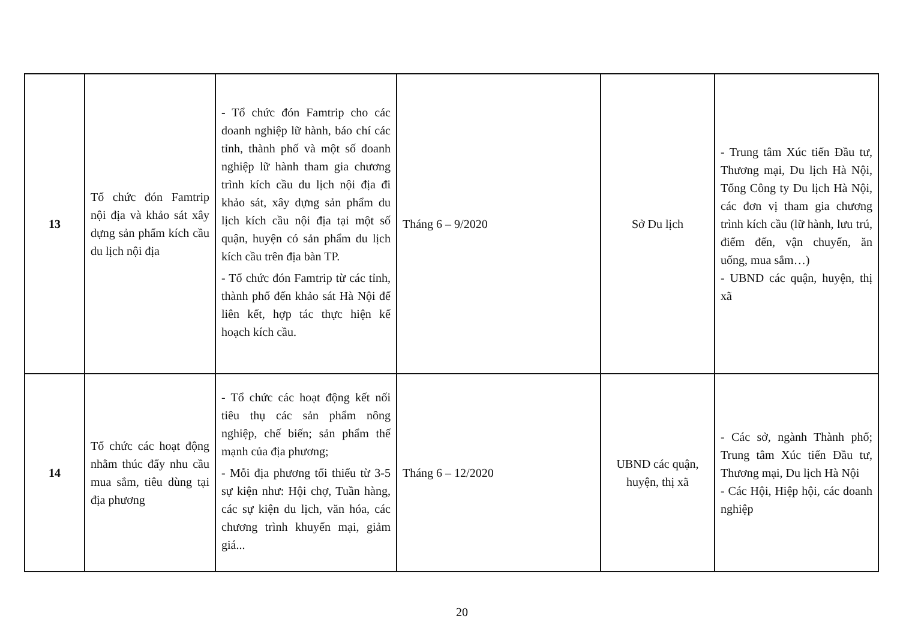| 13 | Tổ chức đón Famtrip nội địa và khảo sát xây dựng sản phẩm kích cầu du lịch nội địa | - Tổ chức đón Famtrip cho các doanh nghiệp lữ hành, báo chí các tỉnh, thành phố và một số doanh nghiệp lữ hành tham gia chương trình kích cầu du lịch nội địa đi khảo sát, xây dựng sản phẩm du lịch kích cầu nội địa tại một số quận, huyện có sản phẩm du lịch kích cầu trên địa bàn TP. - Tổ chức đón Famtrip từ các tỉnh, thành phố đến khảo sát Hà Nội để liên kết, hợp tác thực hiện kế hoạch kích cầu. | Tháng 6 – 9/2020 | Sở Du lịch | - Trung tâm Xúc tiến Đầu tư, Thương mại, Du lịch Hà Nội, Tổng Công ty Du lịch Hà Nội, các đơn vị tham gia chương trình kích cầu (lữ hành, lưu trú, điểm đến, vận chuyển, ăn uống, mua sắm…) - UBND các quận, huyện, thị xã |
| 14 | Tổ chức các hoạt động nhằm thúc đẩy nhu cầu mua sắm, tiêu dùng tại địa phương | - Tổ chức các hoạt động kết nối tiêu thụ các sản phẩm nông nghiệp, chế biến; sản phẩm thế mạnh của địa phương; - Mỗi địa phương tối thiểu từ 3-5 sự kiện như: Hội chợ, Tuần hàng, các sự kiện du lịch, văn hóa, các chương trình khuyến mại, giảm giá... | Tháng 6 – 12/2020 | UBND các quận, huyện, thị xã | - Các sở, ngành Thành phố; Trung tâm Xúc tiến Đầu tư, Thương mại, Du lịch Hà Nội - Các Hội, Hiệp hội, các doanh nghiệp |
20